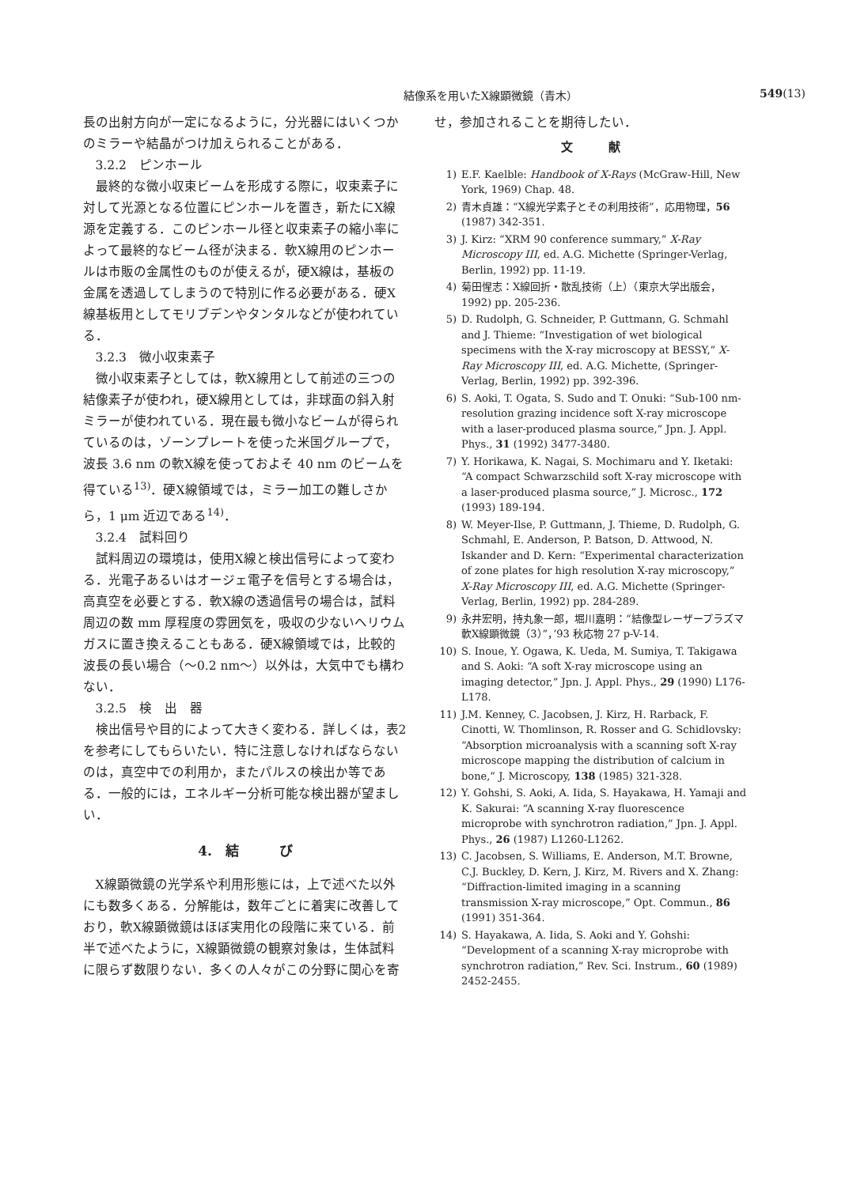結像系を用いたX線顕微鏡（青木） 549(13)
長の出射方向が一定になるように，分光器にはいくつかのミラーや結晶がつけ加えられることがある．
3.2.2　ピンホール
最終的な微小収束ビームを形成する際に，収束素子に対して光源となる位置にピンホールを置き，新たにX線源を定義する．このピンホール径と収束素子の縮小率によって最終的なビーム径が決まる．軟X線用のピンホールは市販の金属性のものが使えるが，硬X線は，基板の金属を透過してしまうので特別に作る必要がある．硬X線基板用としてモリブデンやタンタルなどが使われている．
3.2.3　微小収束素子
微小収束素子としては，軟X線用として前述の三つの結像素子が使われ，硬X線用としては，非球面の斜入射ミラーが使われている．現在最も微小なビームが得られているのは，ゾーンプレートを使った米国グループで，波長 3.6 nm の軟X線を使っておよそ 40 nm のビームを得ている<sup>13)</sup>．硬X線領域では，ミラー加工の難しさから，1 μm 近辺である<sup>14)</sup>．
3.2.4　試料回り
試料周辺の環境は，使用X線と検出信号によって変わる．光電子あるいはオージェ電子を信号とする場合は，高真空を必要とする．軟X線の透過信号の場合は，試料周辺の数 mm 厚程度の雰囲気を，吸収の少ないヘリウムガスに置き換えることもある．硬X線領域では，比較的波長の長い場合（〜0.2 nm〜）以外は，大気中でも構わない．
3.2.5　検　出　器
検出信号や目的によって大きく変わる．詳しくは，表2を参考にしてもらいたい．特に注意しなければならないのは，真空中での利用か，またパルスの検出か等である．一般的には，エネルギー分析可能な検出器が望ましい．
4.　結　　　び
X線顕微鏡の光学系や利用形態には，上で述べた以外にも数多くある．分解能は，数年ごとに着実に改善しており，軟X線顕微鏡はほぼ実用化の段階に来ている．前半で述べたように，X線顕微鏡の観察対象は，生体試料に限らず数限りない．多くの人々がこの分野に関心を寄
せ，参加されることを期待したい．
文　　　献
1) E.F. Kaelble: Handbook of X-Rays (McGraw-Hill, New York, 1969) Chap. 48.
2) 青木貞雄：“X線光学素子とその利用技術”，応用物理，56 (1987) 342-351.
3) J. Kirz: “XRM 90 conference summary,” X-Ray Microscopy III, ed. A.G. Michette (Springer-Verlag, Berlin, 1992) pp. 11-19.
4) 菊田惺志：X線回折・散乱技術（上）（東京大学出版会，1992) pp. 205-236.
5) D. Rudolph, G. Schneider, P. Guttmann, G. Schmahl and J. Thieme: “Investigation of wet biological specimens with the X-ray microscopy at BESSY,” X-Ray Microscopy III, ed. A.G. Michette, (Springer-Verlag, Berlin, 1992) pp. 392-396.
6) S. Aoki, T. Ogata, S. Sudo and T. Onuki: “Sub-100 nm-resolution grazing incidence soft X-ray microscope with a laser-produced plasma source,” Jpn. J. Appl. Phys., 31 (1992) 3477-3480.
7) Y. Horikawa, K. Nagai, S. Mochimaru and Y. Iketaki: “A compact Schwarzschild soft X-ray microscope with a laser-produced plasma source,” J. Microsc., 172 (1993) 189-194.
8) W. Meyer-Ilse, P. Guttmann, J. Thieme, D. Rudolph, G. Schmahl, E. Anderson, P. Batson, D. Attwood, N. Iskander and D. Kern: “Experimental characterization of zone plates for high resolution X-ray microscopy,” X-Ray Microscopy III, ed. A.G. Michette (Springer-Verlag, Berlin, 1992) pp. 284-289.
9) 永井宏明，持丸象一郎，堀川嘉明：“結像型レーザープラズマ軟X線顕微鏡（3）”，’93 秋応物 27 p-V-14.
10) S. Inoue, Y. Ogawa, K. Ueda, M. Sumiya, T. Takigawa and S. Aoki: “A soft X-ray microscope using an imaging detector,” Jpn. J. Appl. Phys., 29 (1990) L176-L178.
11) J.M. Kenney, C. Jacobsen, J. Kirz, H. Rarback, F. Cinotti, W. Thomlinson, R. Rosser and G. Schidlovsky: “Absorption microanalysis with a scanning soft X-ray microscope mapping the distribution of calcium in bone,” J. Microscopy, 138 (1985) 321-328.
12) Y. Gohshi, S. Aoki, A. Iida, S. Hayakawa, H. Yamaji and K. Sakurai: “A scanning X-ray fluorescence microprobe with synchrotron radiation,” Jpn. J. Appl. Phys., 26 (1987) L1260-L1262.
13) C. Jacobsen, S. Williams, E. Anderson, M.T. Browne, C.J. Buckley, D. Kern, J. Kirz, M. Rivers and X. Zhang: “Diffraction-limited imaging in a scanning transmission X-ray microscope,” Opt. Commun., 86 (1991) 351-364.
14) S. Hayakawa, A. Iida, S. Aoki and Y. Gohshi: “Development of a scanning X-ray microprobe with synchrotron radiation,” Rev. Sci. Instrum., 60 (1989) 2452-2455.